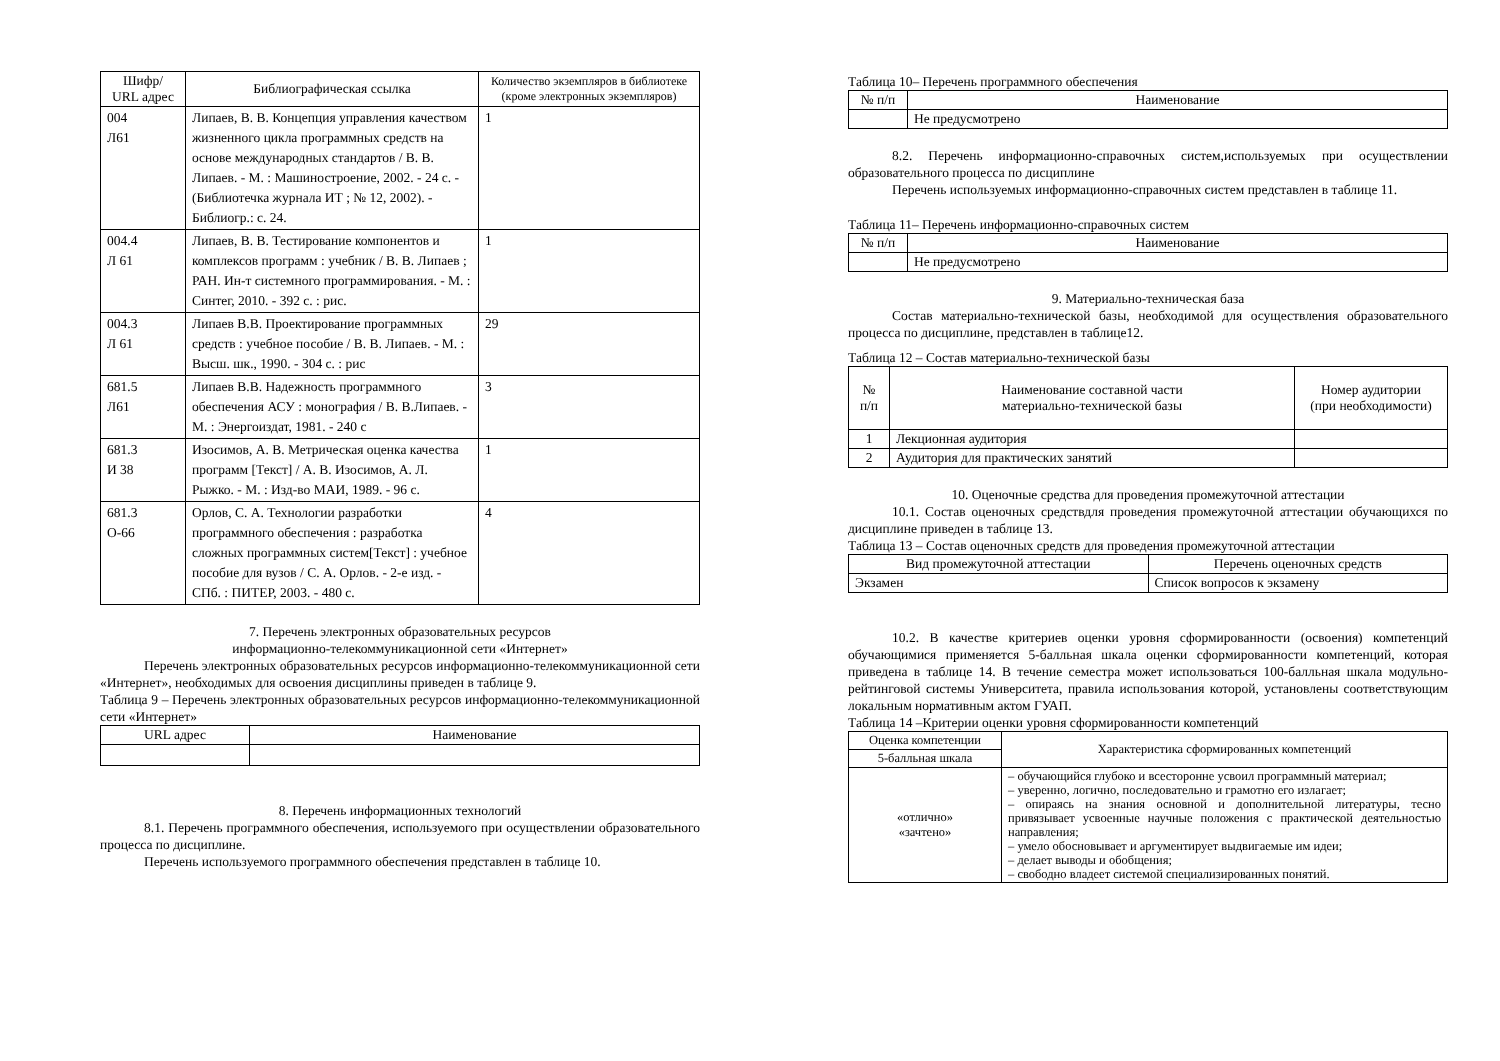| Шифр/ URL адрес | Библиографическая ссылка | Количество экземпляров в библиотеке (кроме электронных экземпляров) |
| --- | --- | --- |
| 004 Л61 | Липаев, В. В. Концепция управления качеством жизненного цикла программных средств на основе международных стандартов / В. В. Липаев. - М. : Машиностроение, 2002. - 24 с. - (Библиотечка журнала ИТ ; № 12, 2002). - Библиогр.: с. 24. | 1 |
| 004.4 Л 61 | Липаев, В. В. Тестирование компонентов и комплексов программ : учебник / В. В. Липаев ; РАН. Ин-т системного программирования. - М. : Синтег, 2010. - 392 с. : рис. | 1 |
| 004.3 Л 61 | Липаев В.В. Проектирование программных средств : учебное пособие / В. В. Липаев. - М. : Высш. шк., 1990. - 304 с. : рис | 29 |
| 681.5 Л61 | Липаев В.В. Надежность программного обеспечения АСУ : монография / В. В.Липаев. - М. : Энергоиздат, 1981. - 240 с | 3 |
| 681.3 И 38 | Изосимов, А. В. Метрическая оценка качества программ [Текст] / А. В. Изосимов, А. Л. Рыжко. - М. : Изд-во МАИ, 1989. - 96 с. | 1 |
| 681.3 О-66 | Орлов, С. А. Технологии разработки программного обеспечения : разработка сложных программных систем[Текст] : учебное пособие для вузов / С. А. Орлов. - 2-е изд. - СПб. : ПИТЕР, 2003. - 480 с. | 4 |
7. Перечень электронных образовательных ресурсов
информационно-телекоммуникационной сети «Интернет»
Перечень электронных образовательных ресурсов информационно-телекоммуникационной сети «Интернет», необходимых для освоения дисциплины приведен в таблице 9.
Таблица 9 – Перечень электронных образовательных ресурсов информационно-телекоммуникационной сети «Интернет»
| URL адрес | Наименование |
| --- | --- |
8. Перечень информационных технологий
8.1. Перечень программного обеспечения, используемого при осуществлении образовательного процесса по дисциплине.
Перечень используемого программного обеспечения представлен в таблице 10.
Таблица 10– Перечень программного обеспечения
| № п/п | Наименование |
| --- | --- |
| | Не предусмотрено |
8.2. Перечень информационно-справочных систем,используемых при осуществлении образовательного процесса по дисциплине
Перечень используемых информационно-справочных систем представлен в таблице 11.
Таблица 11– Перечень информационно-справочных систем
| № п/п | Наименование |
| --- | --- |
| | Не предусмотрено |
9. Материально-техническая база
Состав материально-технической базы, необходимой для осуществления образовательного процесса по дисциплине, представлен в таблице12.
Таблица 12 – Состав материально-технической базы
| № п/п | Наименование составной части материально-технической базы | Номер аудитории (при необходимости) |
| --- | --- | --- |
| 1 | Лекционная аудитория | |
| 2 | Аудитория для практических занятий | |
10. Оценочные средства для проведения промежуточной аттестации
10.1. Состав оценочных средствдля проведения промежуточной аттестации обучающихся по дисциплине приведен в таблице 13.
Таблица 13 – Состав оценочных средств для проведения промежуточной аттестации
| Вид промежуточной аттестации | Перечень оценочных средств |
| --- | --- |
| Экзамен | Список вопросов к экзамену |
10.2. В качестве критериев оценки уровня сформированности (освоения) компетенций обучающимися применяется 5-балльная шкала оценки сформированности компетенций, которая приведена в таблице 14. В течение семестра может использоваться 100-балльная шкала модульно-рейтинговой системы Университета, правила использования которой, установлены соответствующим локальным нормативным актом ГУАП.
Таблица 14 –Критерии оценки уровня сформированности компетенций
| Оценка компетенции | Характеристика сформированных компетенций |
| --- | --- |
| 5-балльная шкала | |
| «отлично» «зачтено» | – обучающийся глубоко и всесторонне усвоил программный материал; – уверенно, логично, последовательно и грамотно его излагает; – опираясь на знания основной и дополнительной литературы, тесно привязывает усвоенные научные положения с практической деятельностью направления; – умело обосновывает и аргументирует выдвигаемые им идеи; – делает выводы и обобщения; – свободно владеет системой специализированных понятий. |